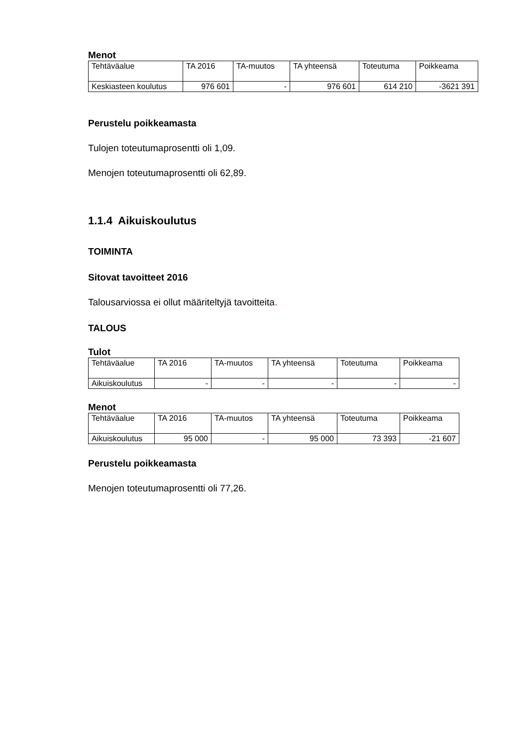Menot
| Tehtäväalue | TA 2016 | TA-muutos | TA yhteensä | Toteutuma | Poikkeama |
| --- | --- | --- | --- | --- | --- |
| Keskiasteen koulutus | 976 601 | - | 976 601 | 614 210 | -3621 391 |
Perustelu poikkeamasta
Tulojen toteutumaprosentti oli 1,09.
Menojen toteutumaprosentti oli 62,89.
1.1.4 Aikuiskoulutus
TOIMINTA
Sitovat tavoitteet 2016
Talousarviossa ei ollut määriteltyjä tavoitteita.
TALOUS
Tulot
| Tehtäväalue | TA 2016 | TA-muutos | TA yhteensä | Toteutuma | Poikkeama |
| --- | --- | --- | --- | --- | --- |
| Aikuiskoulutus | - | - | - | - | - |
Menot
| Tehtäväalue | TA 2016 | TA-muutos | TA yhteensä | Toteutuma | Poikkeama |
| --- | --- | --- | --- | --- | --- |
| Aikuiskoulutus | 95 000 | - | 95 000 | 73 393 | -21 607 |
Perustelu poikkeamasta
Menojen toteutumaprosentti oli 77,26.